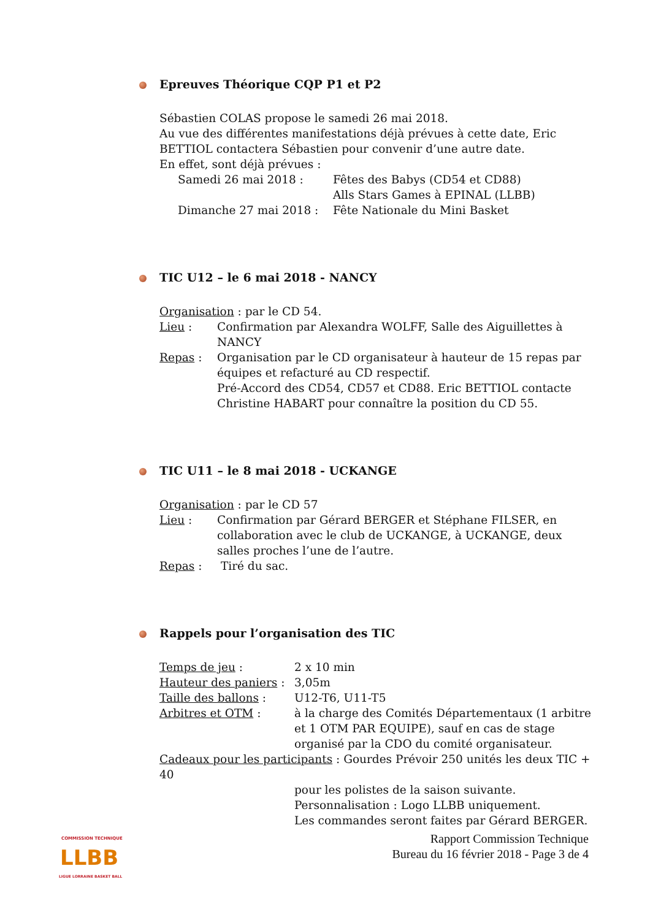Epreuves Théorique CQP P1 et P2
Sébastien COLAS propose le samedi 26 mai 2018.
Au vue des différentes manifestations déjà prévues à cette date, Eric BETTIOL contactera Sébastien pour convenir d’une autre date.
En effet, sont déjà prévues :
Samedi 26 mai 2018 : Fêtes des Babys (CD54 et CD88)
Alls Stars Games à EPINAL (LLBB)
Dimanche 27 mai 2018 : Fête Nationale du Mini Basket
TIC U12 – le 6 mai 2018 - NANCY
Organisation : par le CD 54.
Lieu : Confirmation par Alexandra WOLFF, Salle des Aiguillettes à NANCY
Repas : Organisation par le CD organisateur à hauteur de 15 repas par équipes et refacturé au CD respectif.
Pré-Accord des CD54, CD57 et CD88. Eric BETTIOL contacte Christine HABART pour connaître la position du CD 55.
TIC U11 – le 8 mai 2018 - UCKANGE
Organisation : par le CD 57
Lieu : Confirmation par Gérard BERGER et Stéphane FILSER, en collaboration avec le club de UCKANGE, à UCKANGE, deux salles proches l’une de l’autre.
Repas : Tiré du sac.
Rappels pour l’organisation des TIC
Temps de jeu : 2 x 10 min
Hauteur des paniers : 3,05m
Taille des ballons : U12-T6, U11-T5
Arbitres et OTM : à la charge des Comités Départementaux (1 arbitre et 1 OTM PAR EQUIPE), sauf en cas de stage organisé par la CDO du comité organisateur.
Cadeaux pour les participants : Gourdes Prévoir 250 unités les deux TIC + 40
pour les polistes de la saison suivante.
Personnalisation : Logo LLBB uniquement.
Les commandes seront faites par Gérard BERGER.
COMMISSION TECHNIQUE
LLBB
LIGUE LORRAINE BASKET BALL
Rapport Commission Technique
Bureau du 16 février 2018 - Page 3 de 4